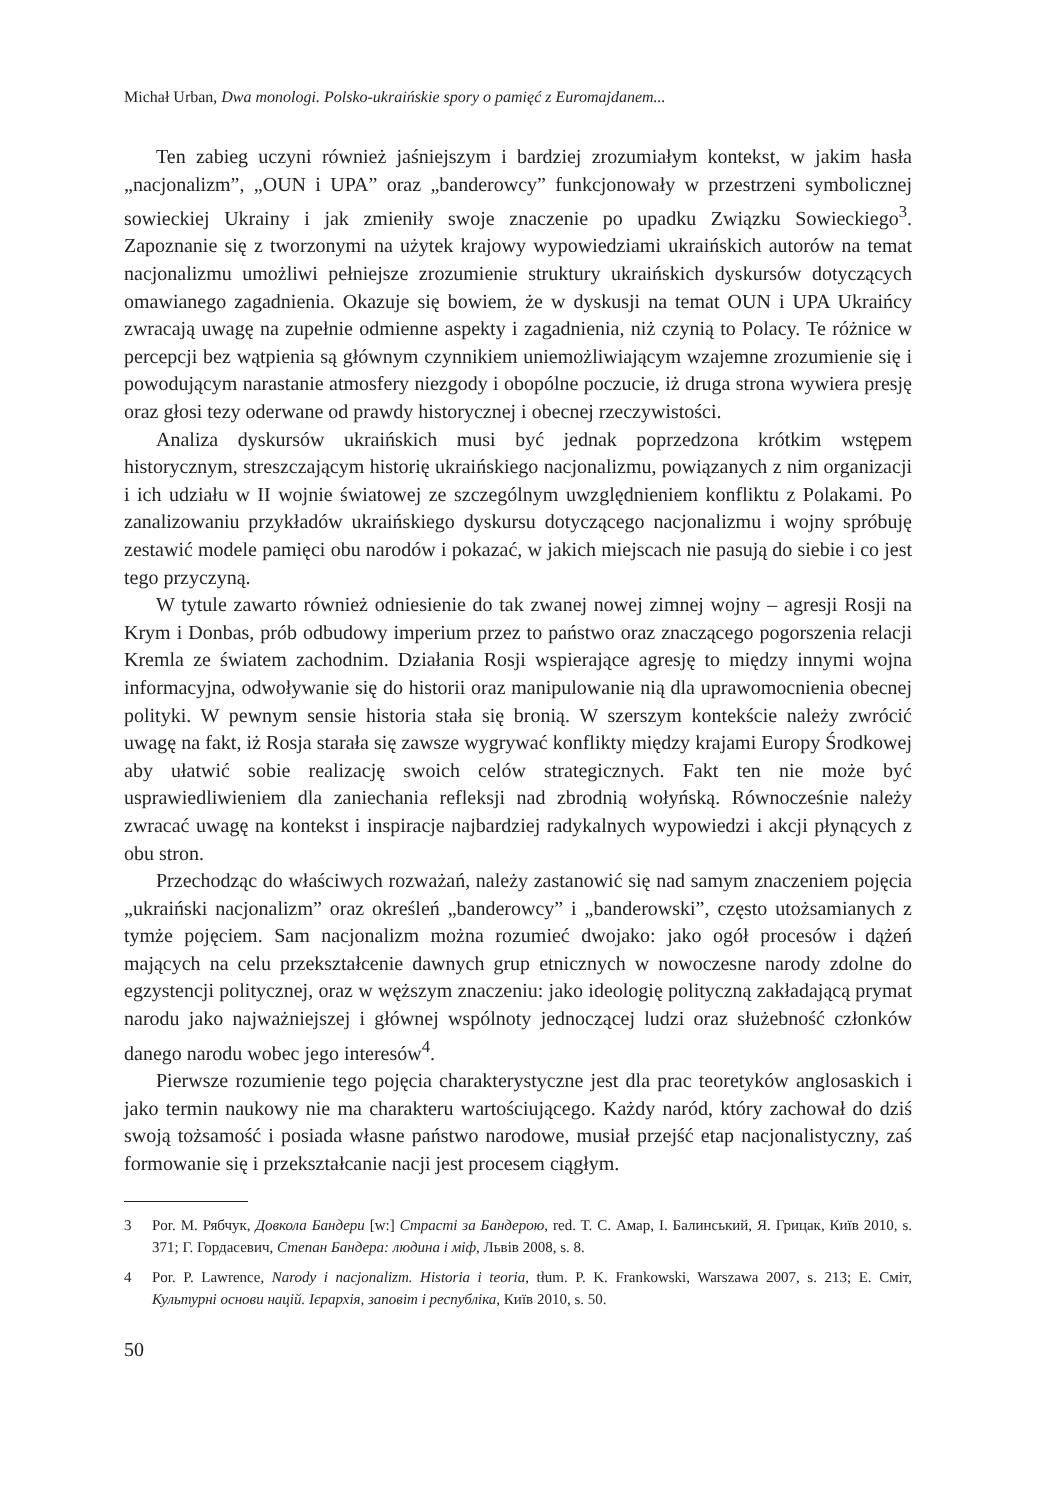Michał Urban, Dwa monologi. Polsko-ukraińskie spory o pamięć z Euromajdanem...
Ten zabieg uczyni również jaśniejszym i bardziej zrozumiałym kontekst, w jakim hasła „nacjonalizm”, „OUN i UPA” oraz „banderowcy” funkcjonowały w przestrzeni symbolicznej sowieckiej Ukrainy i jak zmieniły swoje znaczenie po upadku Związku Sowieckiego<sup>3</sup>. Zapoznanie się z tworzonymi na użytek krajowy wypowiedziami ukraińskich autorów na temat nacjonalizmu umożliwi pełniejsze zrozumienie struktury ukraińskich dyskursów dotyczących omawianego zagadnienia. Okazuje się bowiem, że w dyskusji na temat OUN i UPA Ukraińcy zwracają uwagę na zupełnie odmienne aspekty i zagadnienia, niż czynią to Polacy. Te różnice w percepcji bez wątpienia są głównym czynnikiem uniemożliwiającym wzajemne zrozumienie się i powodującym narastanie atmosfery niezgody i obopólne poczucie, iż druga strona wywiera presję oraz głosi tezy oderwane od prawdy historycznej i obecnej rzeczywistości.
Analiza dyskursów ukraińskich musi być jednak poprzedzona krótkim wstępem historycznym, streszczającym historię ukraińskiego nacjonalizmu, powiązanych z nim organizacji i ich udziału w II wojnie światowej ze szczególnym uwzględnieniem konfliktu z Polakami. Po zanalizowaniu przykładów ukraińskiego dyskursu dotyczącego nacjonalizmu i wojny spróbuję zestawić modele pamięci obu narodów i pokazać, w jakich miejscach nie pasują do siebie i co jest tego przyczyną.
W tytule zawarto również odniesienie do tak zwanej nowej zimnej wojny – agresji Rosji na Krym i Donbas, prób odbudowy imperium przez to państwo oraz znaczącego pogorszenia relacji Kremla ze światem zachodnim. Działania Rosji wspierające agresję to między innymi wojna informacyjna, odwoływanie się do historii oraz manipulowanie nią dla uprawomocnienia obecnej polityki. W pewnym sensie historia stała się bronią. W szerszym kontekście należy zwrócić uwagę na fakt, iż Rosja starała się zawsze wygrywać konflikty między krajami Europy Środkowej aby ułatwić sobie realizację swoich celów strategicznych. Fakt ten nie może być usprawiedliwieniem dla zaniechania refleksji nad zbrodnią wołyńską. Równocześnie należy zwracać uwagę na kontekst i inspiracje najbardziej radykalnych wypowiedzi i akcji płynących z obu stron.
Przechodząc do właściwych rozważań, należy zastanowić się nad samym znaczeniem pojęcia „ukraiński nacjonalizm” oraz określeń „banderowcy” i „banderowski”, często utożsamianych z tymże pojęciem. Sam nacjonalizm można rozumieć dwojako: jako ogół procesów i dążeń mających na celu przekształcenie dawnych grup etnicznych w nowoczesne narody zdolne do egzystencji politycznej, oraz w węższym znaczeniu: jako ideologię polityczną zakładającą prymat narodu jako najważniejszej i głównej wspólnoty jednoczącej ludzi oraz służebność członków danego narodu wobec jego interesów<sup>4</sup>.
Pierwsze rozumienie tego pojęcia charakterystyczne jest dla prac teoretyków anglosaskich i jako termin naukowy nie ma charakteru wartościującego. Każdy naród, który zachował do dziś swoją tożsamość i posiada własne państwo narodowe, musiał przejść etap nacjonalistyczny, zaś formowanie się i przekształcanie nacji jest procesem ciągłym.
3 Por. M. Рябчук, Довкола Бандери [w:] Страсті за Бандерою, red. T. C. Амар, I. Балинський, Я. Грицак, Київ 2010, s. 371; Г. Гордасевич, Степан Бандера: людина і міф, Львів 2008, s. 8.
4 Por. P. Lawrence, Narody i nacjonalizm. Historia i teoria, tłum. P. K. Frankowski, Warszawa 2007, s. 213; E. Сміт, Культурні основи націй. Ієрархія, заповіт і республіка, Київ 2010, s. 50.
50